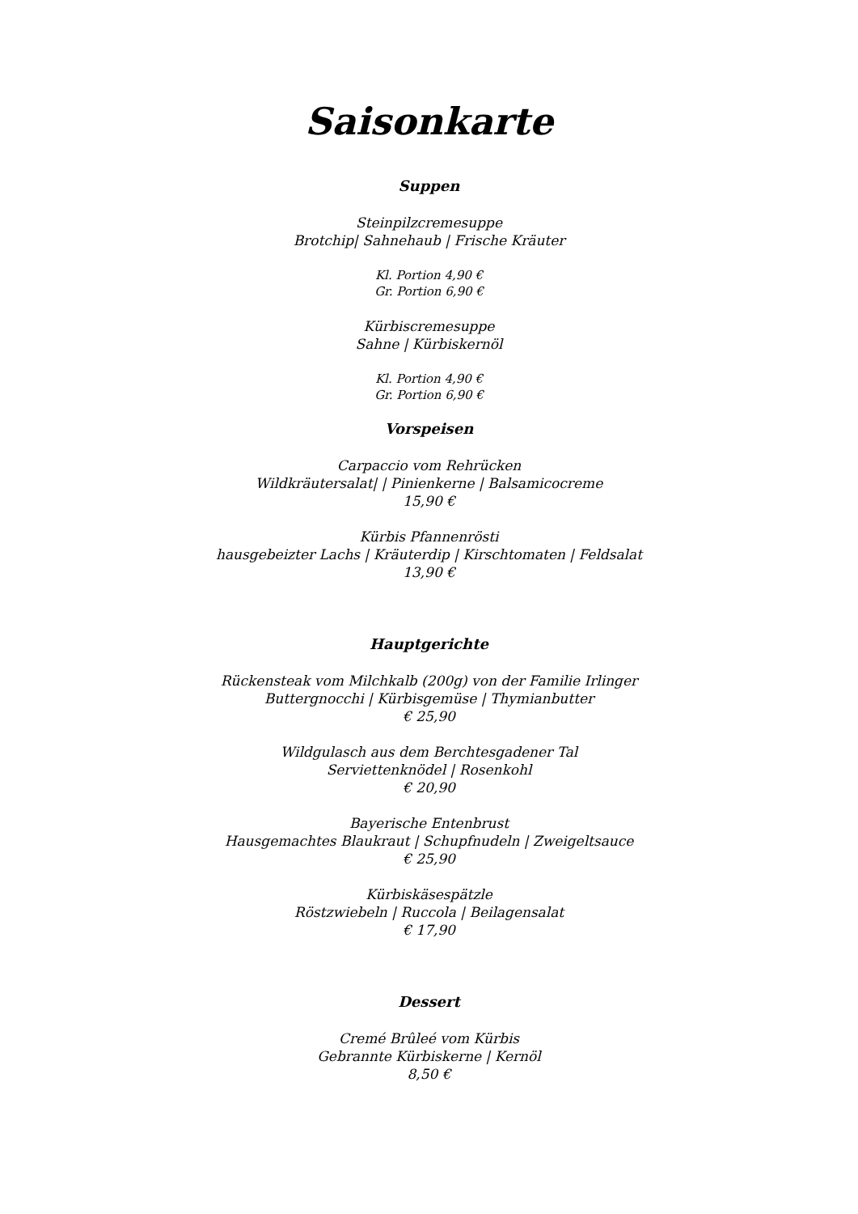Saisonkarte
Suppen
Steinpilzcremesuppe
Brotchip| Sahnehaub | Frische Kräuter
Kl. Portion 4,90 €
Gr. Portion 6,90 €
Kürbiscremesuppe
Sahne | Kürbiskernöl
Kl. Portion 4,90 €
Gr. Portion 6,90 €
Vorspeisen
Carpaccio vom Rehrücken
Wildkräutersalat| | Pinienkerne | Balsamicocreme
15,90 €
Kürbis Pfannenrösti
hausgebeizter Lachs | Kräuterdip | Kirschtomaten | Feldsalat
13,90 €
Hauptgerichte
Rückensteak vom Milchkalb (200g) von der Familie Irlinger
Buttergnocchi | Kürbisgemüse | Thymianbutter
€ 25,90
Wildgulasch aus dem Berchtesgadener Tal
Serviettenknödel | Rosenkohl
€ 20,90
Bayerische Entenbrust
Hausgemachtes Blaukraut | Schupfnudeln | Zweigeltsauce
€ 25,90
Kürbiskäsespätzle
Röstzwiebeln | Ruccola | Beilagensalat
€ 17,90
Dessert
Cremé Brûleé vom Kürbis
Gebrannte Kürbiskerne | Kernöl
8,50 €